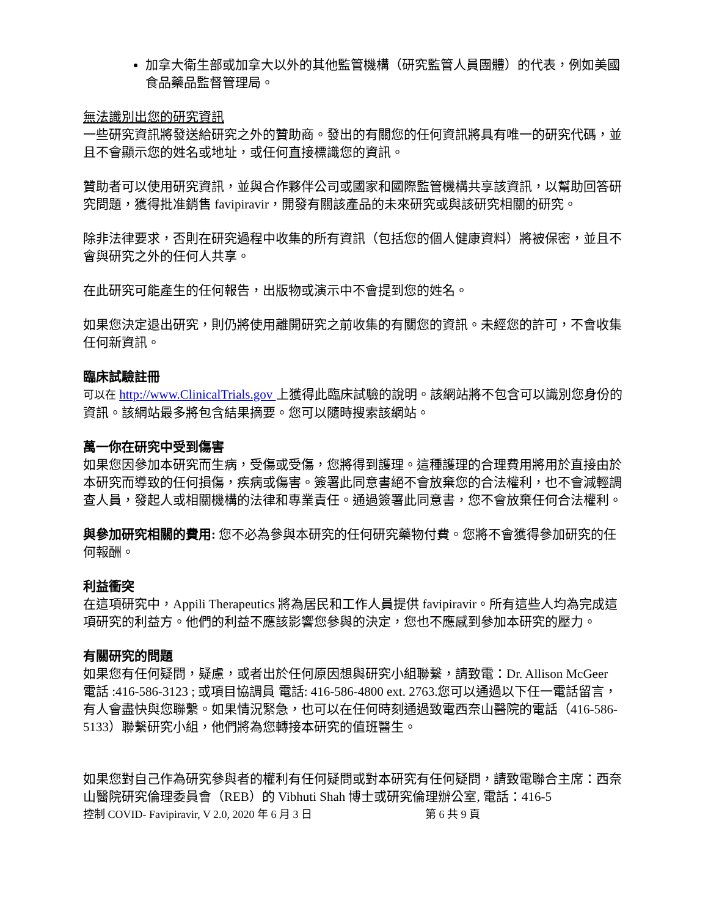加拿大衛生部或加拿大以外的其他監管機構（研究監管人員團體）的代表，例如美國食品藥品監督管理局。
無法識別出您的研究資訊
一些研究資訊將發送給研究之外的贊助商。發出的有關您的任何資訊將具有唯一的研究代碼，並且不會顯示您的姓名或地址，或任何直接標識您的資訊。
贊助者可以使用研究資訊，並與合作夥伴公司或國家和國際監管機構共享該資訊，以幫助回答研究問題，獲得批准銷售 favipiravir，開發有關該產品的未來研究或與該研究相關的研究。
除非法律要求，否則在研究過程中收集的所有資訊（包括您的個人健康資料）將被保密，並且不會與研究之外的任何人共享。
在此研究可能產生的任何報告，出版物或演示中不會提到您的姓名。
如果您決定退出研究，則仍將使用離開研究之前收集的有關您的資訊。未經您的許可，不會收集任何新資訊。
臨床試驗註冊
可以在 http://www.ClinicalTrials.gov 上獲得此臨床試驗的說明。該網站將不包含可以識別您身份的資訊。該網站最多將包含結果摘要。您可以隨時搜索該網站。
萬一你在研究中受到傷害
如果您因參加本研究而生病，受傷或受傷，您將得到護理。這種護理的合理費用將用於直接由於本研究而導致的任何損傷，疾病或傷害。簽署此同意書絕不會放棄您的合法權利，也不會減輕調查人員，發起人或相關機構的法律和專業責任。通過簽署此同意書，您不會放棄任何合法權利。
與參加研究相關的費用: 您不必為參與本研究的任何研究藥物付費。您將不會獲得參加研究的任何報酬。
利益衝突
在這項研究中，Appili Therapeutics 將為居民和工作人員提供 favipiravir。所有這些人均為完成這項研究的利益方。他們的利益不應該影響您參與的決定，您也不應感到參加本研究的壓力。
有關研究的問題
如果您有任何疑問，疑慮，或者出於任何原因想與研究小組聯繫，請致電：Dr. Allison McGeer 電話 :416-586-3123 ; 或項目協調員 電話: 416-586-4800 ext. 2763.您可以通過以下任一電話留言，有人會盡快與您聯繫。如果情況緊急，也可以在任何時刻通過致電西奈山醫院的電話（416-586-5133）聯繫研究小組，他們將為您轉接本研究的值班醫生。
如果您對自己作為研究參與者的權利有任何疑問或對本研究有任何疑問，請致電聯合主席：西奈山醫院研究倫理委員會（REB）的 Vibhuti Shah 博士或研究倫理辦公室, 電話：416-5
控制 COVID- Favipiravir, V 2.0, 2020 年 6 月 3 日 第 6 共 9 頁